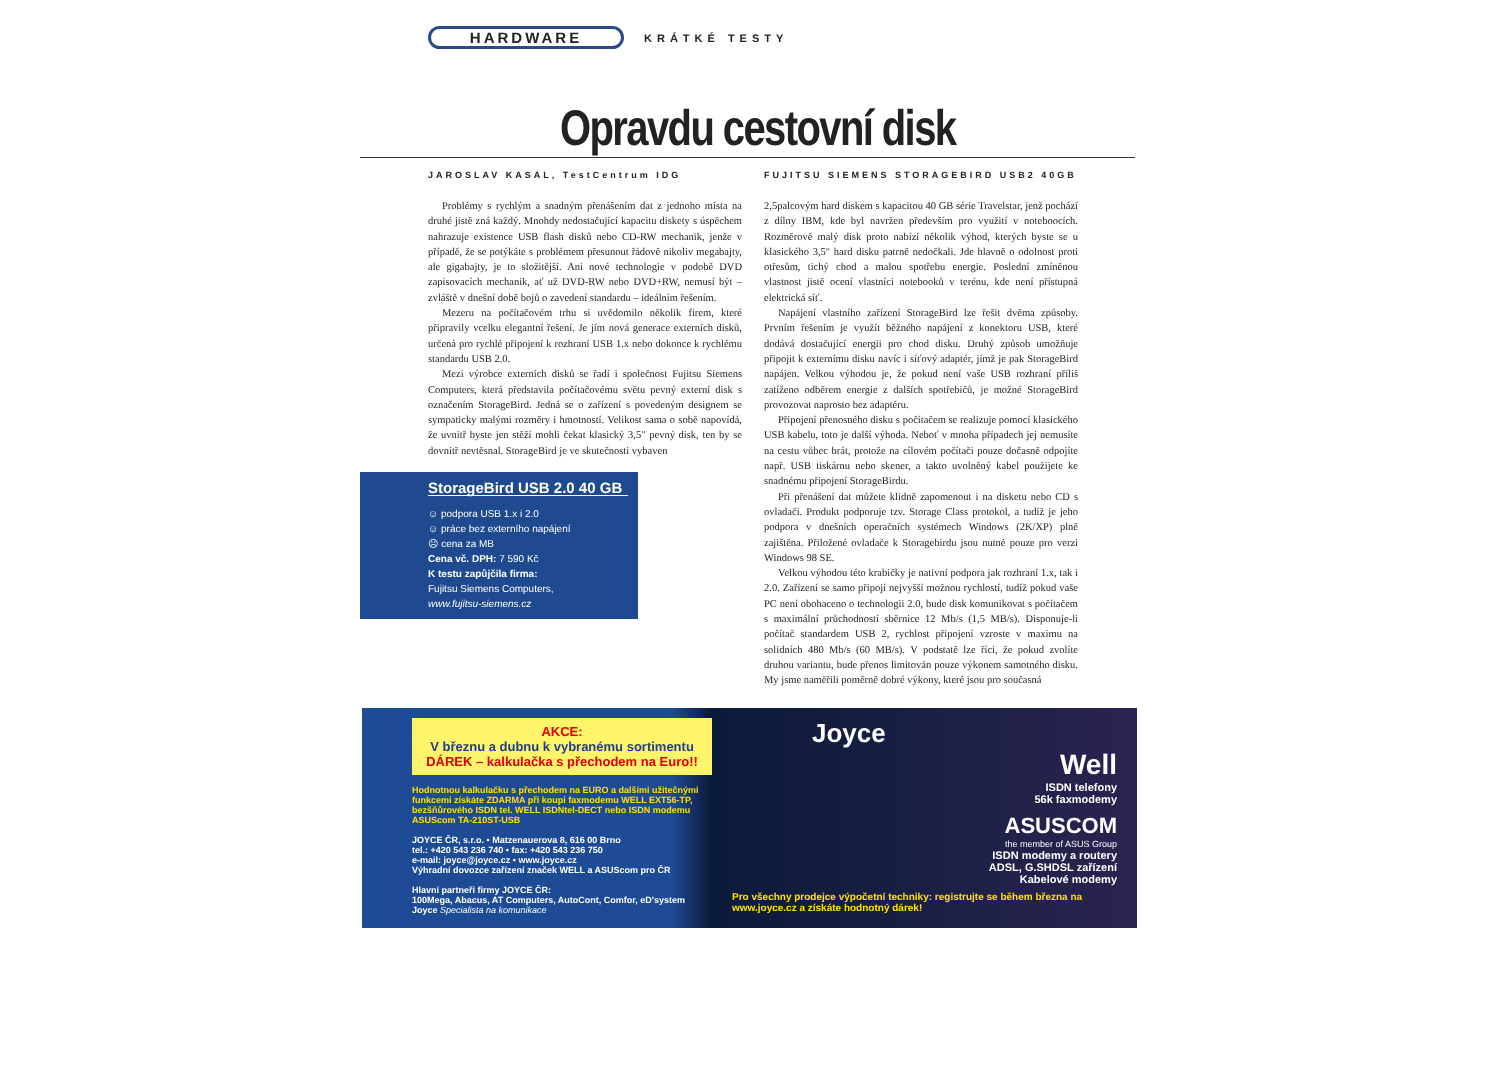HARDWARE
KRÁTKÉ TESTY
Opravdu cestovní disk
JAROSLAV KASAL, TestCentrum IDG
Problémy s rychlým a snadným přenášením dat z jednoho místa na druhé jistě zná každý. Mnohdy nedostačující kapacitu diskety s úspěchem nahrazuje existence USB flash disků nebo CD-RW mechanik, jenže v případě, že se potýkáte s problémem přesunout řádově nikoliv megabajty, ale gigabajty, je to složitější. Ani nové technologie v podobě DVD zapisovacích mechanik, ať už DVD-RW nebo DVD+RW, nemusí být – zvláště v dnešní době bojů o zavedení standardu – ideálním řešením.
Mezeru na počítačovém trhu si uvědomilo několik firem, které připravily vcelku elegantní řešení. Je jím nová generace externích disků, určená pro rychlé připojení k rozhraní USB 1.x nebo dokonce k rychlému standardu USB 2.0.
Mezi výrobce externích disků se řadí i společnost Fujitsu Siemens Computers, která představila počítačovému světu pevný externí disk s označením StorageBird. Jedná se o zařízení s povedeným designem se sympaticky malými rozměry i hmotností. Velikost sama o sobě napovídá, že uvnitř byste jen stěží mohli čekat klasický 3,5" pevný disk, ten by se dovnitř nevtěsnal. StorageBird je ve skutečnosti vybaven
StorageBird USB 2.0 40 GB
☺ podpora USB 1.x i 2.0
☺ práce bez externího napájení
☹ cena za MB
Cena vč. DPH: 7 590 Kč
K testu zapůjčila firma:
Fujitsu Siemens Computers,
www.fujitsu-siemens.cz
FUJITSU SIEMENS STORAGEBIRD USB2 40GB
2,5palcovým hard diskem s kapacitou 40 GB série Travelstar, jenž pochází z dílny IBM, kde byl navržen především pro využití v noteboocích. Rozměrově malý disk proto nabízí několik výhod, kterých byste se u klasického 3,5" hard disku patrně nedočkali. Jde hlavně o odolnost proti otřesům, tichý chod a malou spotřebu energie. Poslední zmíněnou vlastnost jistě ocení vlastníci notebooků v terénu, kde není přístupná elektrická síť.
Napájení vlastního zařízení StorageBird lze řešit dvěma způsoby. Prvním řešením je využít běžného napájení z konektoru USB, které dodává dostačující energii pro chod disku. Druhý způsob umožňuje připojit k externímu disku navíc i síťový adaptér, jímž je pak StorageBird napájen. Velkou výhodou je, že pokud není vaše USB rozhraní příliš zatíženo odběrem energie z dalších spotřebičů, je možné StorageBird provozovat naprosto bez adaptéru.
Připojení přenosného disku s počítačem se realizuje pomocí klasického USB kabelu, toto je další výhoda. Neboť v mnoha případech jej nemusíte na cestu vůbec brát, protože na cílovém počítači pouze dočasně odpojíte např. USB tiskárnu nebo skener, a takto uvolněný kabel použijete ke snadnému připojení StorageBirdu.
Při přenášení dat můžete klidně zapomenout i na disketu nebo CD s ovladači. Produkt podporuje tzv. Storage Class protokol, a tudíž je jeho podpora v dnešních operačních systémech Windows (2K/XP) plně zajištěna. Přiložené ovladače k Storagebirdu jsou nutné pouze pro verzi Windows 98 SE.
Velkou výhodou této krabičky je nativní podpora jak rozhraní 1.x, tak i 2.0. Zařízení se samo připojí nejvyšší možnou rychlostí, tudíž pokud vaše PC není obohaceno o technologii 2.0, bude disk komunikovat s počítačem s maximální průchodností sběrnice 12 Mb/s (1,5 MB/s). Disponuje-li počítač standardem USB 2, rychlost připojení vzroste v maximu na solidních 480 Mb/s (60 MB/s). V podstatě lze říci, že pokud zvolíte druhou variantu, bude přenos limitován pouze výkonem samotného disku. My jsme naměřili poměrně dobré výkony, které jsou pro současná
AKCE:
V březnu a dubnu k vybranému sortimentu DÁREK – kalkulačka s přechodem na Euro!!
Hodnotnou kalkulačku s přechodem na EURO a dalšími užitečnými funkcemi získáte ZDARMA při koupi faxmodemu WELL EXT56-TP, bezšňůrového ISDN tel. WELL ISDNtel-DECT nebo ISDN modemu ASUScom TA-210ST-USB
JOYCE ČR, s.r.o. • Matzenauerova 8, 616 00 Brno
tel.: +420 543 236 740 • fax: +420 543 236 750
e-mail: joyce@joyce.cz • www.joyce.cz
Výhradní dovozce zařízení značek WELL a ASUScom pro ČR
Hlavní partneři firmy JOYCE ČR:
100Mega, Abacus, AT Computers, AutoCont, Comfor, eD'system Joyce Specialista na komunikace
Joyce
Well
ISDN telefony
56k faxmodemy
ASUSCOM
the member of ASUS Group
ISDN modemy a routery
ADSL, G.SHDSL zařízení
Kabelové modemy
Pro všechny prodejce výpočetní techniky: registrujte se během března na www.joyce.cz a získáte hodnotný dárek!